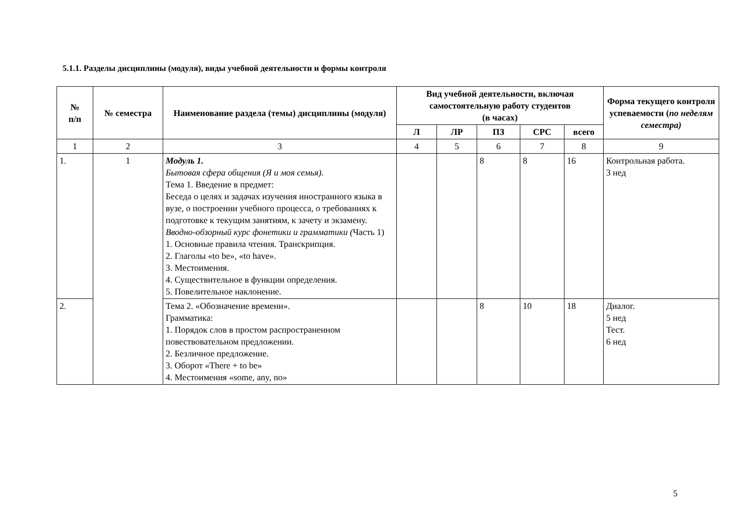5.1.1. Разделы дисциплины (модуля), виды учебной деятельности и формы контроля
| № п/п | № семестра | Наименование раздела (темы) дисциплины (модуля) | Вид учебной деятельности, включая самостоятельную работу студентов (в часах) | | | | | Форма текущего контроля успеваемости ( по неделям семестра) |
| --- | --- | --- | --- | --- | --- | --- | --- | --- |
| | | | Л | ЛР | ПЗ | СРС | всего | |
| 1 | 2 | 3 | 4 | 5 | 6 | 7 | 8 | 9 |
| 1. | 1 | Модуль 1. Бытовая сфера общения (Я и моя семья). Тема 1. Введение в предмет: Беседа о целях и задачах изучения иностранного языка в вузе, о построении учебного процесса, о требованиях к подготовке к текущим занятиям, к зачету и экзамену. Вводно-обзорный курс фонетики и грамматики ( Часть 1) 1. Основные правила чтения. Транскрипция. 2. Глаголы «to be», «to have». 3. Местоимения. 4. Существительное в функции определения. 5. Повелительное наклонение. | | | 8 | 8 | 16 | Контрольная работа. 3 нед |
| 2. | | Тема 2. «Обозначение времени». Грамматика: 1. Порядок слов в простом распространенном повествовательном предложении. 2. Безличное предложение. 3. Оборот «There + to be» 4. Местоимения «some, any, no» | | | 8 | 10 | 18 | Диалог. 5 нед Тест. 6 нед |
5